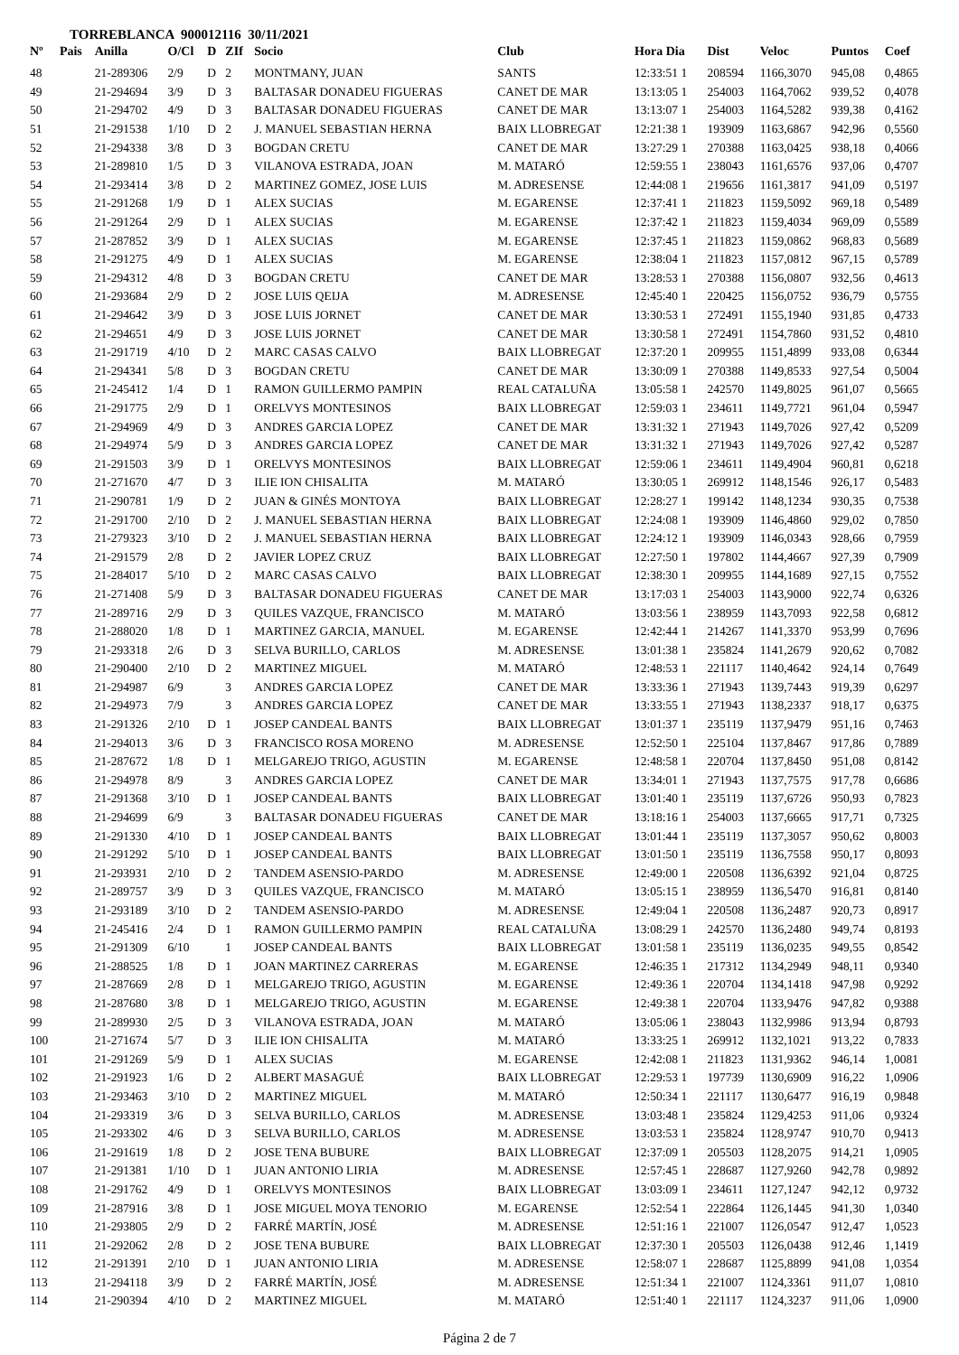TORREBLANCA 900012116 30/11/2021
| Nº | Pais | Anilla | O/Cl | D | ZIf | Socio | Club | Hora Dia | Dist | Veloc | Puntos | Coef |
| --- | --- | --- | --- | --- | --- | --- | --- | --- | --- | --- | --- | --- |
| 48 | | 21-289306 | 2/9 | D | 2 | MONTMANY, JUAN | SANTS | 12:33:51 1 | 208594 | 1166,3070 | 945,08 | 0,4865 |
| 49 | | 21-294694 | 3/9 | D | 3 | BALTASAR DONADEU FIGUERAS | CANET DE MAR | 13:13:05 1 | 254003 | 1164,7062 | 939,52 | 0,4078 |
| 50 | | 21-294702 | 4/9 | D | 3 | BALTASAR DONADEU FIGUERAS | CANET DE MAR | 13:13:07 1 | 254003 | 1164,5282 | 939,38 | 0,4162 |
| 51 | | 21-291538 | 1/10 | D | 2 | J. MANUEL SEBASTIAN HERNA | BAIX LLOBREGAT | 12:21:38 1 | 193909 | 1163,6867 | 942,96 | 0,5560 |
| 52 | | 21-294338 | 3/8 | D | 3 | BOGDAN CRETU | CANET DE MAR | 13:27:29 1 | 270388 | 1163,0425 | 938,18 | 0,4066 |
| 53 | | 21-289810 | 1/5 | D | 3 | VILANOVA ESTRADA, JOAN | M. MATARÓ | 12:59:55 1 | 238043 | 1161,6576 | 937,06 | 0,4707 |
| 54 | | 21-293414 | 3/8 | D | 2 | MARTINEZ GOMEZ, JOSE LUIS | M. ADRESENSE | 12:44:08 1 | 219656 | 1161,3817 | 941,09 | 0,5197 |
| 55 | | 21-291268 | 1/9 | D | 1 | ALEX SUCIAS | M. EGARENSE | 12:37:41 1 | 211823 | 1159,5092 | 969,18 | 0,5489 |
| 56 | | 21-291264 | 2/9 | D | 1 | ALEX SUCIAS | M. EGARENSE | 12:37:42 1 | 211823 | 1159,4034 | 969,09 | 0,5589 |
| 57 | | 21-287852 | 3/9 | D | 1 | ALEX SUCIAS | M. EGARENSE | 12:37:45 1 | 211823 | 1159,0862 | 968,83 | 0,5689 |
| 58 | | 21-291275 | 4/9 | D | 1 | ALEX SUCIAS | M. EGARENSE | 12:38:04 1 | 211823 | 1157,0812 | 967,15 | 0,5789 |
| 59 | | 21-294312 | 4/8 | D | 3 | BOGDAN CRETU | CANET DE MAR | 13:28:53 1 | 270388 | 1156,0807 | 932,56 | 0,4613 |
| 60 | | 21-293684 | 2/9 | D | 2 | JOSE LUIS QEIJA | M. ADRESENSE | 12:45:40 1 | 220425 | 1156,0752 | 936,79 | 0,5755 |
| 61 | | 21-294642 | 3/9 | D | 3 | JOSE LUIS JORNET | CANET DE MAR | 13:30:53 1 | 272491 | 1155,1940 | 931,85 | 0,4733 |
| 62 | | 21-294651 | 4/9 | D | 3 | JOSE LUIS JORNET | CANET DE MAR | 13:30:58 1 | 272491 | 1154,7860 | 931,52 | 0,4810 |
| 63 | | 21-291719 | 4/10 | D | 2 | MARC CASAS CALVO | BAIX LLOBREGAT | 12:37:20 1 | 209955 | 1151,4899 | 933,08 | 0,6344 |
| 64 | | 21-294341 | 5/8 | D | 3 | BOGDAN CRETU | CANET DE MAR | 13:30:09 1 | 270388 | 1149,8533 | 927,54 | 0,5004 |
| 65 | | 21-245412 | 1/4 | D | 1 | RAMON GUILLERMO PAMPIN | REAL CATALUÑA | 13:05:58 1 | 242570 | 1149,8025 | 961,07 | 0,5665 |
| 66 | | 21-291775 | 2/9 | D | 1 | ORELVYS MONTESINOS | BAIX LLOBREGAT | 12:59:03 1 | 234611 | 1149,7721 | 961,04 | 0,5947 |
| 67 | | 21-294969 | 4/9 | D | 3 | ANDRES GARCIA LOPEZ | CANET DE MAR | 13:31:32 1 | 271943 | 1149,7026 | 927,42 | 0,5209 |
| 68 | | 21-294974 | 5/9 | D | 3 | ANDRES GARCIA LOPEZ | CANET DE MAR | 13:31:32 1 | 271943 | 1149,7026 | 927,42 | 0,5287 |
| 69 | | 21-291503 | 3/9 | D | 1 | ORELVYS MONTESINOS | BAIX LLOBREGAT | 12:59:06 1 | 234611 | 1149,4904 | 960,81 | 0,6218 |
| 70 | | 21-271670 | 4/7 | D | 3 | ILIE ION CHISALITA | M. MATARÓ | 13:30:05 1 | 269912 | 1148,1546 | 926,17 | 0,5483 |
| 71 | | 21-290781 | 1/9 | D | 2 | JUAN & GINÉS MONTOYA | BAIX LLOBREGAT | 12:28:27 1 | 199142 | 1148,1234 | 930,35 | 0,7538 |
| 72 | | 21-291700 | 2/10 | D | 2 | J. MANUEL SEBASTIAN HERNA | BAIX LLOBREGAT | 12:24:08 1 | 193909 | 1146,4860 | 929,02 | 0,7850 |
| 73 | | 21-279323 | 3/10 | D | 2 | J. MANUEL SEBASTIAN HERNA | BAIX LLOBREGAT | 12:24:12 1 | 193909 | 1146,0343 | 928,66 | 0,7959 |
| 74 | | 21-291579 | 2/8 | D | 2 | JAVIER LOPEZ CRUZ | BAIX LLOBREGAT | 12:27:50 1 | 197802 | 1144,4667 | 927,39 | 0,7909 |
| 75 | | 21-284017 | 5/10 | D | 2 | MARC CASAS CALVO | BAIX LLOBREGAT | 12:38:30 1 | 209955 | 1144,1689 | 927,15 | 0,7552 |
| 76 | | 21-271408 | 5/9 | D | 3 | BALTASAR DONADEU FIGUERAS | CANET DE MAR | 13:17:03 1 | 254003 | 1143,9000 | 922,74 | 0,6326 |
| 77 | | 21-289716 | 2/9 | D | 3 | QUILES VAZQUE, FRANCISCO | M. MATARÓ | 13:03:56 1 | 238959 | 1143,7093 | 922,58 | 0,6812 |
| 78 | | 21-288020 | 1/8 | D | 1 | MARTINEZ GARCIA, MANUEL | M. EGARENSE | 12:42:44 1 | 214267 | 1141,3370 | 953,99 | 0,7696 |
| 79 | | 21-293318 | 2/6 | D | 3 | SELVA BURILLO, CARLOS | M. ADRESENSE | 13:01:38 1 | 235824 | 1141,2679 | 920,62 | 0,7082 |
| 80 | | 21-290400 | 2/10 | D | 2 | MARTINEZ MIGUEL | M. MATARÓ | 12:48:53 1 | 221117 | 1140,4642 | 924,14 | 0,7649 |
| 81 | | 21-294987 | 6/9 | | 3 | ANDRES GARCIA LOPEZ | CANET DE MAR | 13:33:36 1 | 271943 | 1139,7443 | 919,39 | 0,6297 |
| 82 | | 21-294973 | 7/9 | | 3 | ANDRES GARCIA LOPEZ | CANET DE MAR | 13:33:55 1 | 271943 | 1138,2337 | 918,17 | 0,6375 |
| 83 | | 21-291326 | 2/10 | D | 1 | JOSEP CANDEAL BANTS | BAIX LLOBREGAT | 13:01:37 1 | 235119 | 1137,9479 | 951,16 | 0,7463 |
| 84 | | 21-294013 | 3/6 | D | 3 | FRANCISCO ROSA MORENO | M. ADRESENSE | 12:52:50 1 | 225104 | 1137,8467 | 917,86 | 0,7889 |
| 85 | | 21-287672 | 1/8 | D | 1 | MELGAREJO TRIGO, AGUSTIN | M. EGARENSE | 12:48:58 1 | 220704 | 1137,8450 | 951,08 | 0,8142 |
| 86 | | 21-294978 | 8/9 | | 3 | ANDRES GARCIA LOPEZ | CANET DE MAR | 13:34:01 1 | 271943 | 1137,7575 | 917,78 | 0,6686 |
| 87 | | 21-291368 | 3/10 | D | 1 | JOSEP CANDEAL BANTS | BAIX LLOBREGAT | 13:01:40 1 | 235119 | 1137,6726 | 950,93 | 0,7823 |
| 88 | | 21-294699 | 6/9 | | 3 | BALTASAR DONADEU FIGUERAS | CANET DE MAR | 13:18:16 1 | 254003 | 1137,6665 | 917,71 | 0,7325 |
| 89 | | 21-291330 | 4/10 | D | 1 | JOSEP CANDEAL BANTS | BAIX LLOBREGAT | 13:01:44 1 | 235119 | 1137,3057 | 950,62 | 0,8003 |
| 90 | | 21-291292 | 5/10 | D | 1 | JOSEP CANDEAL BANTS | BAIX LLOBREGAT | 13:01:50 1 | 235119 | 1136,7558 | 950,17 | 0,8093 |
| 91 | | 21-293931 | 2/10 | D | 2 | TANDEM ASENSIO-PARDO | M. ADRESENSE | 12:49:00 1 | 220508 | 1136,6392 | 921,04 | 0,8725 |
| 92 | | 21-289757 | 3/9 | D | 3 | QUILES VAZQUE, FRANCISCO | M. MATARÓ | 13:05:15 1 | 238959 | 1136,5470 | 916,81 | 0,8140 |
| 93 | | 21-293189 | 3/10 | D | 2 | TANDEM ASENSIO-PARDO | M. ADRESENSE | 12:49:04 1 | 220508 | 1136,2487 | 920,73 | 0,8917 |
| 94 | | 21-245416 | 2/4 | D | 1 | RAMON GUILLERMO PAMPIN | REAL CATALUÑA | 13:08:29 1 | 242570 | 1136,2480 | 949,74 | 0,8193 |
| 95 | | 21-291309 | 6/10 | | 1 | JOSEP CANDEAL BANTS | BAIX LLOBREGAT | 13:01:58 1 | 235119 | 1136,0235 | 949,55 | 0,8542 |
| 96 | | 21-288525 | 1/8 | D | 1 | JOAN MARTINEZ CARRERAS | M. EGARENSE | 12:46:35 1 | 217312 | 1134,2949 | 948,11 | 0,9340 |
| 97 | | 21-287669 | 2/8 | D | 1 | MELGAREJO TRIGO, AGUSTIN | M. EGARENSE | 12:49:36 1 | 220704 | 1134,1418 | 947,98 | 0,9292 |
| 98 | | 21-287680 | 3/8 | D | 1 | MELGAREJO TRIGO, AGUSTIN | M. EGARENSE | 12:49:38 1 | 220704 | 1133,9476 | 947,82 | 0,9388 |
| 99 | | 21-289930 | 2/5 | D | 3 | VILANOVA ESTRADA, JOAN | M. MATARÓ | 13:05:06 1 | 238043 | 1132,9986 | 913,94 | 0,8793 |
| 100 | | 21-271674 | 5/7 | D | 3 | ILIE ION CHISALITA | M. MATARÓ | 13:33:25 1 | 269912 | 1132,1021 | 913,22 | 0,7833 |
| 101 | | 21-291269 | 5/9 | D | 1 | ALEX SUCIAS | M. EGARENSE | 12:42:08 1 | 211823 | 1131,9362 | 946,14 | 1,0081 |
| 102 | | 21-291923 | 1/6 | D | 2 | ALBERT MASAGUÉ | BAIX LLOBREGAT | 12:29:53 1 | 197739 | 1130,6909 | 916,22 | 1,0906 |
| 103 | | 21-293463 | 3/10 | D | 2 | MARTINEZ MIGUEL | M. MATARÓ | 12:50:34 1 | 221117 | 1130,6477 | 916,19 | 0,9848 |
| 104 | | 21-293319 | 3/6 | D | 3 | SELVA BURILLO, CARLOS | M. ADRESENSE | 13:03:48 1 | 235824 | 1129,4253 | 911,06 | 0,9324 |
| 105 | | 21-293302 | 4/6 | D | 3 | SELVA BURILLO, CARLOS | M. ADRESENSE | 13:03:53 1 | 235824 | 1128,9747 | 910,70 | 0,9413 |
| 106 | | 21-291619 | 1/8 | D | 2 | JOSE TENA BUBURE | BAIX LLOBREGAT | 12:37:09 1 | 205503 | 1128,2075 | 914,21 | 1,0905 |
| 107 | | 21-291381 | 1/10 | D | 1 | JUAN ANTONIO LIRIA | M. ADRESENSE | 12:57:45 1 | 228687 | 1127,9260 | 942,78 | 0,9892 |
| 108 | | 21-291762 | 4/9 | D | 1 | ORELVYS MONTESINOS | BAIX LLOBREGAT | 13:03:09 1 | 234611 | 1127,1247 | 942,12 | 0,9732 |
| 109 | | 21-287916 | 3/8 | D | 1 | JOSE MIGUEL MOYA TENORIO | M. EGARENSE | 12:52:54 1 | 222864 | 1126,1445 | 941,30 | 1,0340 |
| 110 | | 21-293805 | 2/9 | D | 2 | FARRÉ MARTÍN, JOSÉ | M. ADRESENSE | 12:51:16 1 | 221007 | 1126,0547 | 912,47 | 1,0523 |
| 111 | | 21-292062 | 2/8 | D | 2 | JOSE TENA BUBURE | BAIX LLOBREGAT | 12:37:30 1 | 205503 | 1126,0438 | 912,46 | 1,1419 |
| 112 | | 21-291391 | 2/10 | D | 1 | JUAN ANTONIO LIRIA | M. ADRESENSE | 12:58:07 1 | 228687 | 1125,8899 | 941,08 | 1,0354 |
| 113 | | 21-294118 | 3/9 | D | 2 | FARRÉ MARTÍN, JOSÉ | M. ADRESENSE | 12:51:34 1 | 221007 | 1124,3361 | 911,07 | 1,0810 |
| 114 | | 21-290394 | 4/10 | D | 2 | MARTINEZ MIGUEL | M. MATARÓ | 12:51:40 1 | 221117 | 1124,3237 | 911,06 | 1,0900 |
Página 2 de 7